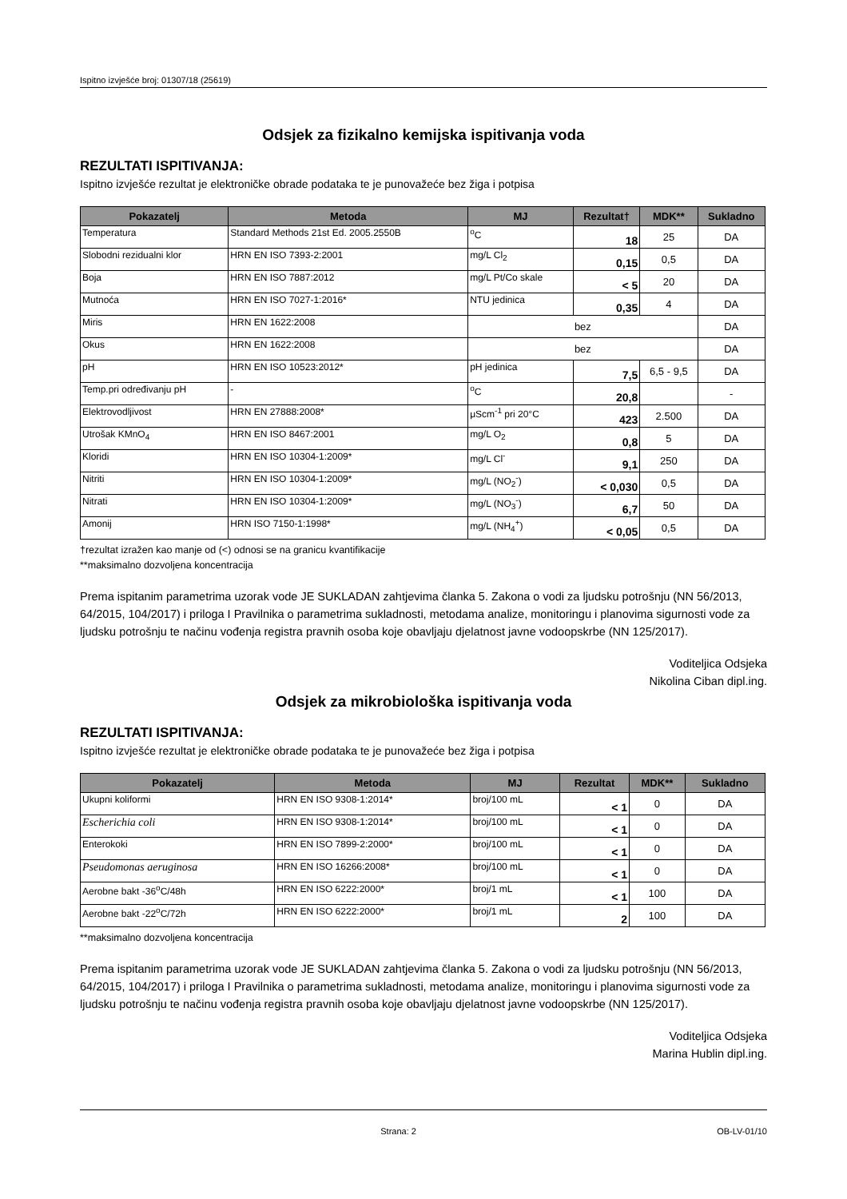Ispitno izvješće broj: 01307/18 (25619)
Odsjek za fizikalno kemijska ispitivanja voda
REZULTATI ISPITIVANJA:
Ispitno izvješće rezultat je elektroničke obrade podataka te je punovažeće bez žiga i potpisa
| Pokazatelj | Metoda | MJ | Rezultat† | MDK** | Sukladno |
| --- | --- | --- | --- | --- | --- |
| Temperatura | Standard Methods 21st Ed. 2005.2550B | <sup>o</sup> C | 18 | 25 | DA |
| Slobodni rezidualni klor | HRN EN ISO 7393-2:2001 | mg/L Cl<sub>2</sub> | 0,15 | 0,5 | DA |
| Boja | HRN EN ISO 7887:2012 | mg/L Pt/Co skale | < 5 | 20 | DA |
| Mutnoća | HRN EN ISO 7027-1:2016* | NTU jedinica | 0,35 | 4 | DA |
| Miris | HRN EN 1622:2008 | bez | | | DA |
| Okus | HRN EN 1622:2008 | bez | | | DA |
| pH | HRN EN ISO 10523:2012* | pH jedinica | 7,5 | 6,5 - 9,5 | DA |
| Temp.pri određivanju pH | - | <sup>o</sup> C | 20,8 | | - |
| Elektrovodljivost | HRN EN 27888:2008* | μScm<sup>-1</sup> pri 20°C | 423 | 2.500 | DA |
| Utrošak KMnO<sub>4</sub> | HRN EN ISO 8467:2001 | mg/L O<sub>2</sub> | 0,8 | 5 | DA |
| Kloridi | HRN EN ISO 10304-1:2009* | mg/L Cl<sup>-</sup> | 9,1 | 250 | DA |
| Nitriti | HRN EN ISO 10304-1:2009* | mg/L (NO<sub>2</sub><sup>-</sup>) | < 0,030 | 0,5 | DA |
| Nitrati | HRN EN ISO 10304-1:2009* | mg/L (NO<sub>3</sub><sup>-</sup>) | 6,7 | 50 | DA |
| Amonij | HRN ISO 7150-1:1998* | mg/L (NH<sub>4</sub><sup>+</sup>) | < 0,05 | 0,5 | DA |
†rezultat izražen kao manje od (<) odnosi se na granicu kvantifikacije
**maksimalno dozvoljena koncentracija
Prema ispitanim parametrima uzorak vode JE SUKLADAN zahtjevima članka 5. Zakona o vodi za ljudsku potrošnju (NN 56/2013, 64/2015, 104/2017) i priloga I Pravilnika o parametrima sukladnosti, metodama analize, monitoringu i planovima sigurnosti vode za ljudsku potrošnju te načinu vođenja registra pravnih osoba koje obavljaju djelatnost javne vodoopskrbe (NN 125/2017).
Voditeljica Odsjeka
Nikolina Ciban dipl.ing.
Odsjek za mikrobiološka ispitivanja voda
REZULTATI ISPITIVANJA:
Ispitno izvješće rezultat je elektroničke obrade podataka te je punovažeće bez žiga i potpisa
| Pokazatelj | Metoda | MJ | Rezultat | MDK** | Sukladno |
| --- | --- | --- | --- | --- | --- |
| Ukupni koliformi | HRN EN ISO 9308-1:2014* | broj/100 mL | < 1 | 0 | DA |
| Escherichia coli | HRN EN ISO 9308-1:2014* | broj/100 mL | < 1 | 0 | DA |
| Enterokoki | HRN EN ISO 7899-2:2000* | broj/100 mL | < 1 | 0 | DA |
| Pseudomonas aeruginosa | HRN EN ISO 16266:2008* | broj/100 mL | < 1 | 0 | DA |
| Aerobne bakt -36<sup>o</sup>C/48h | HRN EN ISO 6222:2000* | broj/1 mL | < 1 | 100 | DA |
| Aerobne bakt -22<sup>o</sup>C/72h | HRN EN ISO 6222:2000* | broj/1 mL | 2 | 100 | DA |
**maksimalno dozvoljena koncentracija
Prema ispitanim parametrima uzorak vode JE SUKLADAN zahtjevima članka 5. Zakona o vodi za ljudsku potrošnju (NN 56/2013, 64/2015, 104/2017) i priloga I Pravilnika o parametrima sukladnosti, metodama analize, monitoringu i planovima sigurnosti vode za ljudsku potrošnju te načinu vođenja registra pravnih osoba koje obavljaju djelatnost javne vodoopskrbe (NN 125/2017).
Voditeljica Odsjeka
Marina Hublin dipl.ing.
Strana: 2 OB-LV-01/10